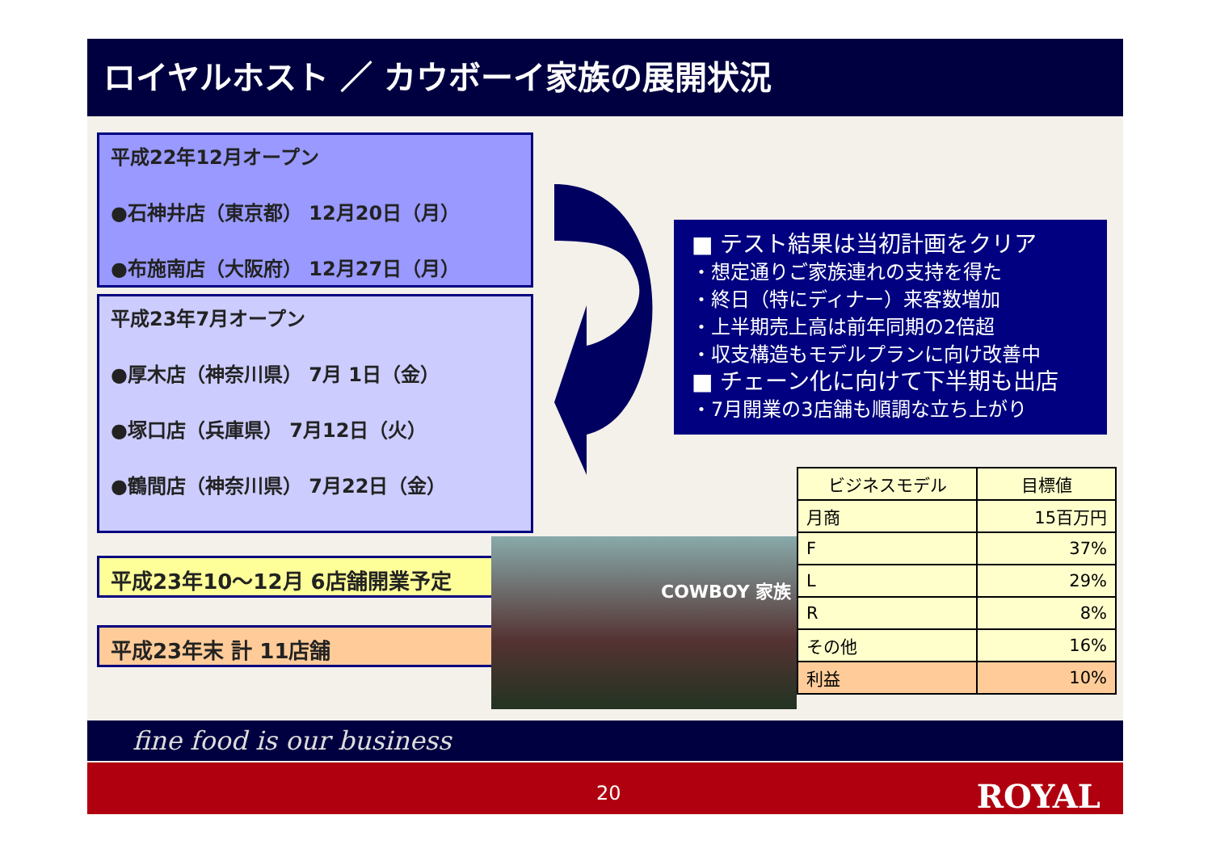ロイヤルホスト ／ カウボーイ家族の展開状況
平成22年12月オープン
●石神井店（東京都） 12月20日（月）
●布施南店（大阪府） 12月27日（月）
平成23年7月オープン
●厚木店（神奈川県） 7月 1日（金）
●塚口店（兵庫県） 7月12日（火）
●鶴間店（神奈川県） 7月22日（金）
平成23年10～12月 6店舗開業予定
平成23年末 計 11店舗
■ テスト結果は当初計画をクリア
・想定通りご家族連れの支持を得た
・終日（特にディナー）来客数増加
・上半期売上高は前年同期の2倍超
・収支構造もモデルプランに向け改善中
■ チェーン化に向けて下半期も出店
・7月開業の3店舗も順調な立ち上がり
COWBOY 家族
| ビジネスモデル | 目標値 |
| --- | --- |
| 月商 | 15百万円 |
| F | 37% |
| L | 29% |
| R | 8% |
| その他 | 16% |
| 利益 | 10% |
fine food is our business
20 ROYAL